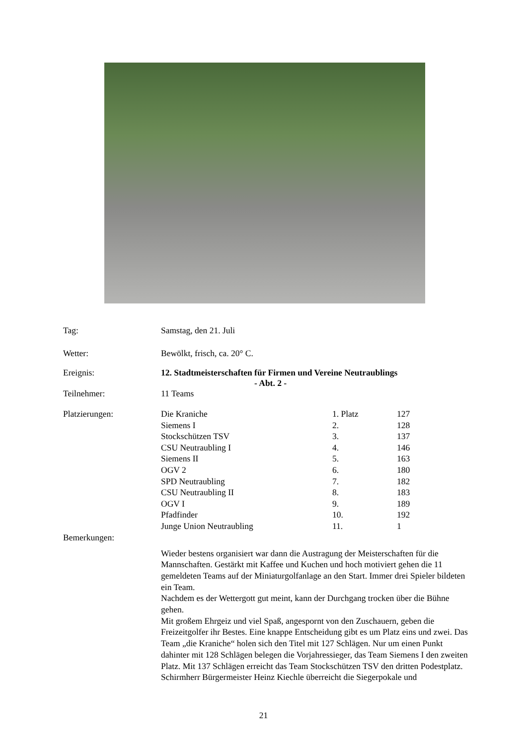Tag: Samstag, den 21. Juli
Wetter: Bewölkt, frisch, ca. 20° C.
Ereignis: 12. Stadtmeisterschaften für Firmen und Vereine Neutraublings
- Abt. 2 -
Teilnehmer: 11 Teams
Platzierungen:
| Die Kraniche | 1. Platz | 127 |
| Siemens I | 2. | 128 |
| Stockschützen TSV | 3. | 137 |
| CSU Neutraubling I | 4. | 146 |
| Siemens II | 5. | 163 |
| OGV 2 | 6. | 180 |
| SPD Neutraubling | 7. | 182 |
| CSU Neutraubling II | 8. | 183 |
| OGV I | 9. | 189 |
| Pfadfinder | 10. | 192 |
| Junge Union Neutraubling | 11. | 1 |
Bemerkungen:
Wieder bestens organisiert war dann die Austragung der Meisterschaften für die Mannschaften. Gestärkt mit Kaffee und Kuchen und hoch motiviert gehen die 11 gemeldeten Teams auf der Miniaturgolfanlage an den Start. Immer drei Spieler bildeten ein Team.
Nachdem es der Wettergott gut meint, kann der Durchgang trocken über die Bühne gehen.
Mit großem Ehrgeiz und viel Spaß, angespornt von den Zuschauern, geben die Freizeitgolfer ihr Bestes. Eine knappe Entscheidung gibt es um Platz eins und zwei. Das Team „die Kraniche“ holen sich den Titel mit 127 Schlägen. Nur um einen Punkt dahinter mit 128 Schlägen belegen die Vorjahressieger, das Team Siemens I den zweiten Platz. Mit 137 Schlägen erreicht das Team Stockschützen TSV den dritten Podestplatz.
Schirmherr Bürgermeister Heinz Kiechle überreicht die Siegerpokale und
21